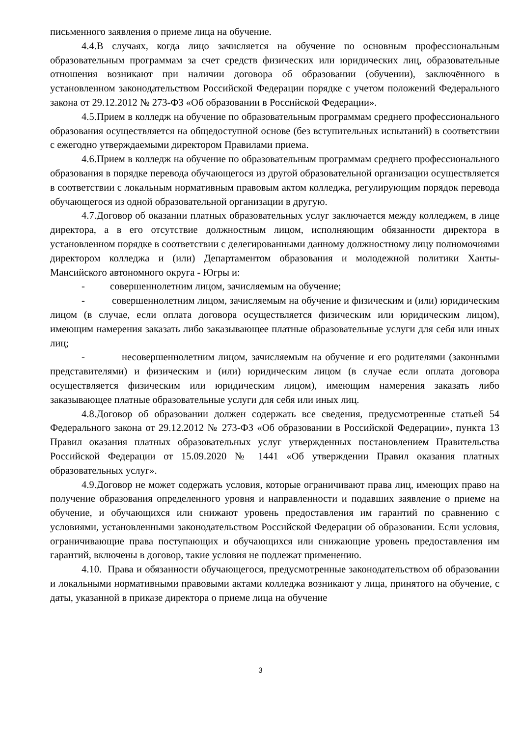письменного заявления о приеме лица на обучение.
4.4.В случаях, когда лицо зачисляется на обучение по основным профессиональным образовательным программам за счет средств физических или юридических лиц, образовательные отношения возникают при наличии договора об образовании (обучении), заключённого в установленном законодательством Российской Федерации порядке с учетом положений Федерального закона от 29.12.2012 № 273-ФЗ «Об образовании в Российской Федерации».
4.5.Прием в колледж на обучение по образовательным программам среднего профессионального образования осуществляется на общедоступной основе (без вступительных испытаний) в соответствии с ежегодно утверждаемыми директором Правилами приема.
4.6.Прием в колледж на обучение по образовательным программам среднего профессионального образования в порядке перевода обучающегося из другой образовательной организации осуществляется в соответствии с локальным нормативным правовым актом колледжа, регулирующим порядок перевода обучающегося из одной образовательной организации в другую.
4.7.Договор об оказании платных образовательных услуг заключается между колледжем, в лице директора, а в его отсутствие должностным лицом, исполняющим обязанности директора в установленном порядке в соответствии с делегированными данному должностному лицу полномочиями директором колледжа и (или) Департаментом образования и молодежной политики Ханты- Мансийского автономного округа - Югры и:
- совершеннолетним лицом, зачисляемым на обучение;
- совершеннолетним лицом, зачисляемым на обучение и физическим и (или) юридическим лицом (в случае, если оплата договора осуществляется физическим или юридическим лицом), имеющим намерения заказать либо заказывающее платные образовательные услуги для себя или иных лиц;
- несовершеннолетним лицом, зачисляемым на обучение и его родителями (законными представителями) и физическим и (или) юридическим лицом (в случае если оплата договора осуществляется физическим или юридическим лицом), имеющим намерения заказать либо заказывающее платные образовательные услуги для себя или иных лиц.
4.8.Договор об образовании должен содержать все сведения, предусмотренные статьей 54 Федерального закона от 29.12.2012 № 273-ФЗ «Об образовании в Российской Федерации», пункта 13 Правил оказания платных образовательных услуг утвержденных постановлением Правительства Российской Федерации от 15.09.2020 № 1441 «Об утверждении Правил оказания платных образовательных услуг».
4.9.Договор не может содержать условия, которые ограничивают права лиц, имеющих право на получение образования определенного уровня и направленности и подавших заявление о приеме на обучение, и обучающихся или снижают уровень предоставления им гарантий по сравнению с условиями, установленными законодательством Российской Федерации об образовании. Если условия, ограничивающие права поступающих и обучающихся или снижающие уровень предоставления им гарантий, включены в договор, такие условия не подлежат применению.
4.10. Права и обязанности обучающегося, предусмотренные законодательством об образовании и локальными нормативными правовыми актами колледжа возникают у лица, принятого на обучение, с даты, указанной в приказе директора о приеме лица на обучение
3